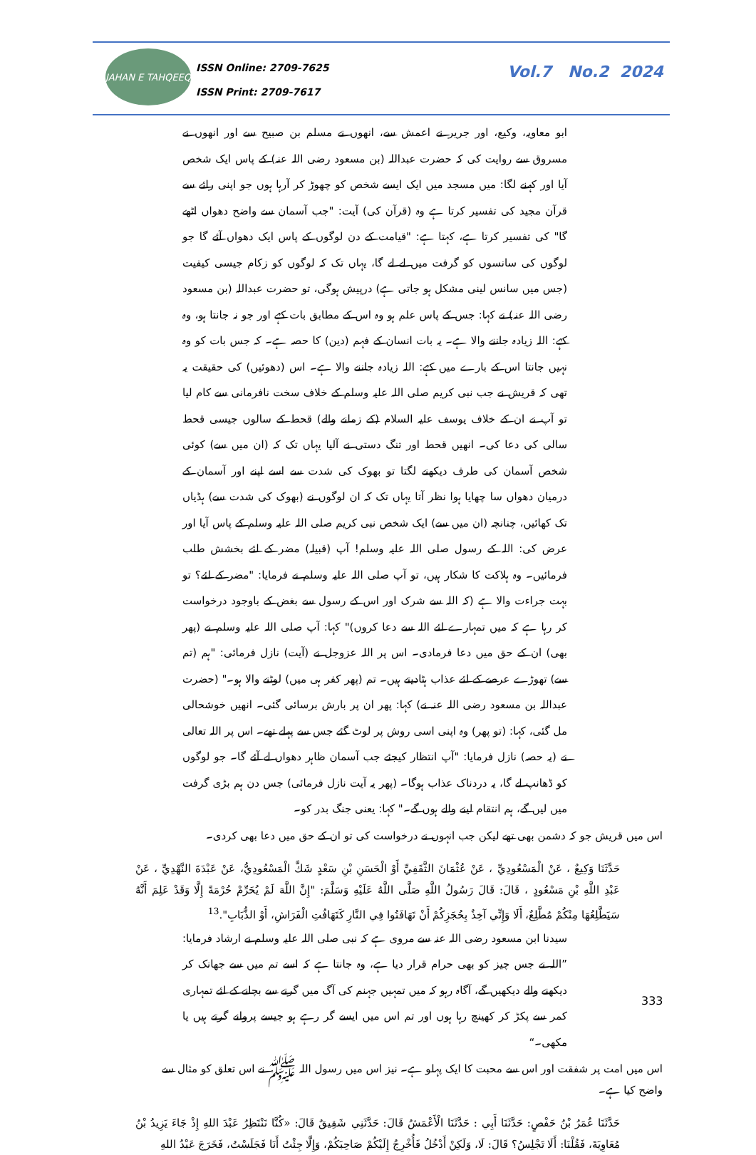JAHAN E TAHQEEQ
ISSN Online: 2709-7625
ISSN Print: 2709-7617
Vol.7 No.2 2024
ابو معاویہ، وکیع، اور جریر نے اعمش سے، انھوں نے مسلم بن صبیح سے اور انھوں نے مسروق سے روایت کی کہ حضرت عبداللہ (بن مسعود رضی اللہ عنہ) کے پاس ایک شخص آیا اور کہنے لگا: میں مسجد میں ایک ایسے شخص کو چھوڑ کر آرہا ہوں جو اپنی رائے سے قرآن مجید کی تفسیر کرتا ہے وہ (قرآن کی) آیت: "جب آسمان سے واضح دھواں اٹھے گا" کی تفسیر کرتا ہے، کہتا ہے: "قیامت کے دن لوگوں کے پاس ایک دھواں آئے گا جو لوگوں کی سانسوں کو گرفت میں لے لے گا، یہاں تک کہ لوگوں کو زکام جیسی کیفیت (جس میں سانس لینی مشکل ہو جاتی ہے) درپیش ہوگی، تو حضرت عبداللہ (بن مسعود رضی اللہ عنہ) نے کہا: جس کے پاس علم ہو وہ اس کے مطابق بات کہے اور جو نہ جانتا ہو، وہ کہے: اللہ زیادہ جاننے والا ہے۔ یہ بات انسان کے فہم (دین) کا حصہ ہے۔ کہ جس بات کو وہ نہیں جانتا اس کے بارے میں کہے: اللہ زیادہ جاننے والا ہے۔ اس (دھوئیں) کی حقیقت یہ تھی کہ قریش نے جب نبی کریم صلی اللہ علیہ وسلم کے خلاف سخت نافرمانی سے کام لیا تو آپ نے ان کے خلاف یوسف علیہ السلام (کے زمانے والے) قحط کے سالوں جیسی قحط سالی کی دعا کی۔ انھیں قحط اور تنگ دستی نے آلیا یہاں تک کہ (ان میں سے) کوئی شخص آسمان کی طرف دیکھنے لگتا تو بھوک کی شدت سے اسے اپنے اور آسمان کے درمیان دھواں سا چھایا ہوا نظر آتا یہاں تک کہ ان لوگوں نے (بھوک کی شدت سے) ہڈیاں تک کھائیں، چنانچہ (ان میں سے) ایک شخص نبی کریم صلی اللہ علیہ وسلم کے پاس آیا اور عرض کی: اللہ کے رسول صلی اللہ علیہ وسلم! آپ (قبیلہ) مضر کے لئے بخشش طلب فرمائیں۔ وہ ہلاکت کا شکار ہیں، تو آپ صلی اللہ علیہ وسلم نے فرمایا: "مضر کے لئے؟ تو بہت جراءت والا ہے (کہ اللہ سے شرک اور اس کے رسول سے بغض کے باوجود درخواست کر رہا ہے کہ میں تمہارے لئے اللہ سے دعا کروں)" کہا: آپ صلی اللہ علیہ وسلم نے (پھر بھی) ان کے حق میں دعا فرمادی۔ اس پر اللہ عزوجل نے (آیت) نازل فرمائی: "ہم (تم سے) تھوڑے عرصے کے لئے عذاب ہٹادیتے ہیں۔ تم (پھر کفر ہی میں) لوٹنے والا ہو۔" (حضرت عبداللہ بن مسعود رضی اللہ عنہ نے) کہا: پھر ان پر بارش برسائی گئی۔ انھیں خوشحالی مل گئی، کہا: (تو پھر) وہ اپنی اسی روش پر لوٹ گئے جس سے پہلے تھے۔ اس پر اللہ تعالی نے (یہ حصہ) نازل فرمایا: "آپ انتظار کیجئے جب آسمان ظاہر دھواں لے آئے گا۔ جو لوگوں کو ڈھانپ لے گا، یہ دردناک عذاب ہوگا۔ (پھر یہ آیت نازل فرمائی) جس دن ہم بڑی گرفت میں لیں گے، ہم انتقام لینے والے ہوں گے۔" کہا: یعنی جنگ بدر کو۔
اس میں قریش جو کہ دشمن بھی تھے لیکن جب انہوں نے درخواست کی تو ان کے حق میں دعا بھی کردی۔
حَدَّثَنَا وَكِيعٌ ، عَنْ الْمَسْعُودِيِّ ، عَنْ عُثْمَانَ الثَّقَفِيِّ أَوْ الْحَسَنِ بْنِ سَعْدٍ شَكَّ الْمَسْعُودِيُّ، عَنْ عَبْدَةَ النَّهْدِيِّ ، عَنْ عَبْدِ اللَّهِ بْنِ مَسْعُودٍ ، قَالَ: قَالَ رَسُولُ اللَّهِ صَلَّى اللَّهُ عَلَيْهِ وَسَلَّمَ: "إِنَّ اللَّهَ لَمْ يُحَرِّمْ حُرْمَةً إِلَّا وَقَدْ عَلِمَ أَنَّهُ سَيَطَّلِعُهَا مِنْكُمْ مُطَّلِعٌ، أَلَا وَإِنِّي آخِذٌ بِحُجَزِكُمْ أَنْ تَهَافَتُوا فِي النَّارِ كَتَهَافُتِ الْفَرَاشِ، أَوْ الذُّبَابِ".<sup>13</sup>
سیدنا ابن مسعود رضی اللہ عنہ سے مروی ہے کہ نبی صلی اللہ علیہ وسلم نے ارشاد فرمایا: ”اللہ نے جس چیز کو بھی حرام قرار دیا ہے، وہ جانتا ہے کہ اسے تم میں سے جھانک کر دیکھنے والے دیکھیں گے، آگاہ رہو کہ میں تمہیں جہنم کی آگ میں گرنے سے بچانے کے لئے تمہاری کمر سے پکڑ کر کھینچ رہا ہوں اور تم اس میں ایسے گر رہے ہو جیسے پروانے گرتے ہیں یا مکھی۔“
اس میں امت پر شفقت اور اس سے محبت کا ایک پہلو ہے۔ نیز اس میں رسول اللہ ﷺ نے اس تعلق کو مثال سے واضح کیا ہے۔
حَدَّثَنَا عُمَرُ بْنُ حَفْصٍ: حَدَّثَنَا أَبِي : حَدَّثَنَا الْأَعْمَشُ قَالَ: حَدَّثَنِي شَقِيقٌ قَالَ: «كُنَّا نَنْتَظِرُ عَبْدَ اللهِ إِذْ جَاءَ يَزِيدُ بْنُ مُعَاوِيَةَ، فَقُلْنَا: أَلَا تَجْلِسُ؟ قَالَ: لَا، وَلَكِنْ أَدْخُلُ فَأُخْرِجُ إِلَيْكُمْ صَاحِبَكُمْ، وَإِلَّا جِئْتُ أَنَا فَجَلَسْتُ، فَخَرَجَ عَبْدُ اللهِ
333